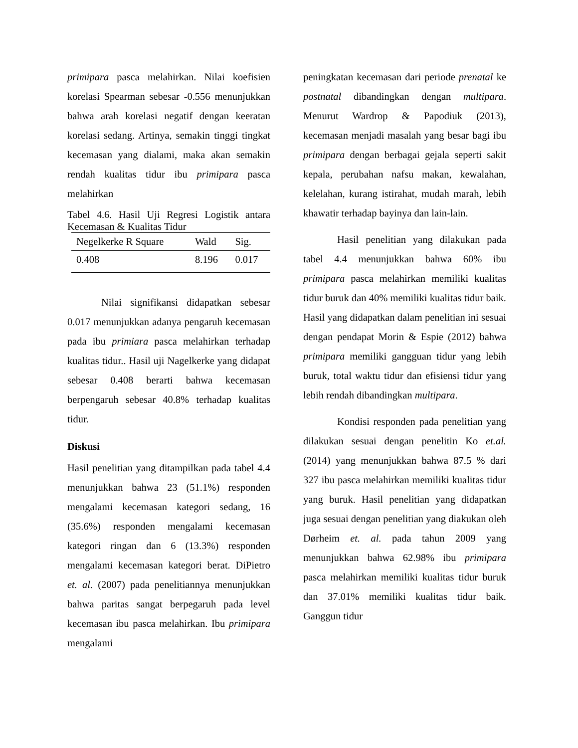primipara pasca melahirkan. Nilai koefisien korelasi Spearman sebesar -0.556 menunjukkan bahwa arah korelasi negatif dengan keeratan korelasi sedang. Artinya, semakin tinggi tingkat kecemasan yang dialami, maka akan semakin rendah kualitas tidur ibu primipara pasca melahirkan
Tabel 4.6. Hasil Uji Regresi Logistik antara Kecemasan & Kualitas Tidur
| Negelkerke R Square | Wald | Sig. |
| --- | --- | --- |
| 0.408 | 8.196 | 0.017 |
Nilai signifikansi didapatkan sebesar 0.017 menunjukkan adanya pengaruh kecemasan pada ibu primiara pasca melahirkan terhadap kualitas tidur.. Hasil uji Nagelkerke yang didapat sebesar 0.408 berarti bahwa kecemasan berpengaruh sebesar 40.8% terhadap kualitas tidur.
Diskusi
Hasil penelitian yang ditampilkan pada tabel 4.4 menunjukkan bahwa 23 (51.1%) responden mengalami kecemasan kategori sedang, 16 (35.6%) responden mengalami kecemasan kategori ringan dan 6 (13.3%) responden mengalami kecemasan kategori berat. DiPietro et. al. (2007) pada penelitiannya menunjukkan bahwa paritas sangat berpegaruh pada level kecemasan ibu pasca melahirkan. Ibu primipara mengalami
peningkatan kecemasan dari periode prenatal ke postnatal dibandingkan dengan multipara. Menurut Wardrop & Papodiuk (2013), kecemasan menjadi masalah yang besar bagi ibu primipara dengan berbagai gejala seperti sakit kepala, perubahan nafsu makan, kewalahan, kelelahan, kurang istirahat, mudah marah, lebih khawatir terhadap bayinya dan lain-lain.
Hasil penelitian yang dilakukan pada tabel 4.4 menunjukkan bahwa 60% ibu primipara pasca melahirkan memiliki kualitas tidur buruk dan 40% memiliki kualitas tidur baik. Hasil yang didapatkan dalam penelitian ini sesuai dengan pendapat Morin & Espie (2012) bahwa primipara memiliki gangguan tidur yang lebih buruk, total waktu tidur dan efisiensi tidur yang lebih rendah dibandingkan multipara.
Kondisi responden pada penelitian yang dilakukan sesuai dengan penelitin Ko et.al. (2014) yang menunjukkan bahwa 87.5 % dari 327 ibu pasca melahirkan memiliki kualitas tidur yang buruk. Hasil penelitian yang didapatkan juga sesuai dengan penelitian yang diakukan oleh Dørheim et. al. pada tahun 2009 yang menunjukkan bahwa 62.98% ibu primipara pasca melahirkan memiliki kualitas tidur buruk dan 37.01% memiliki kualitas tidur baik. Ganggun tidur